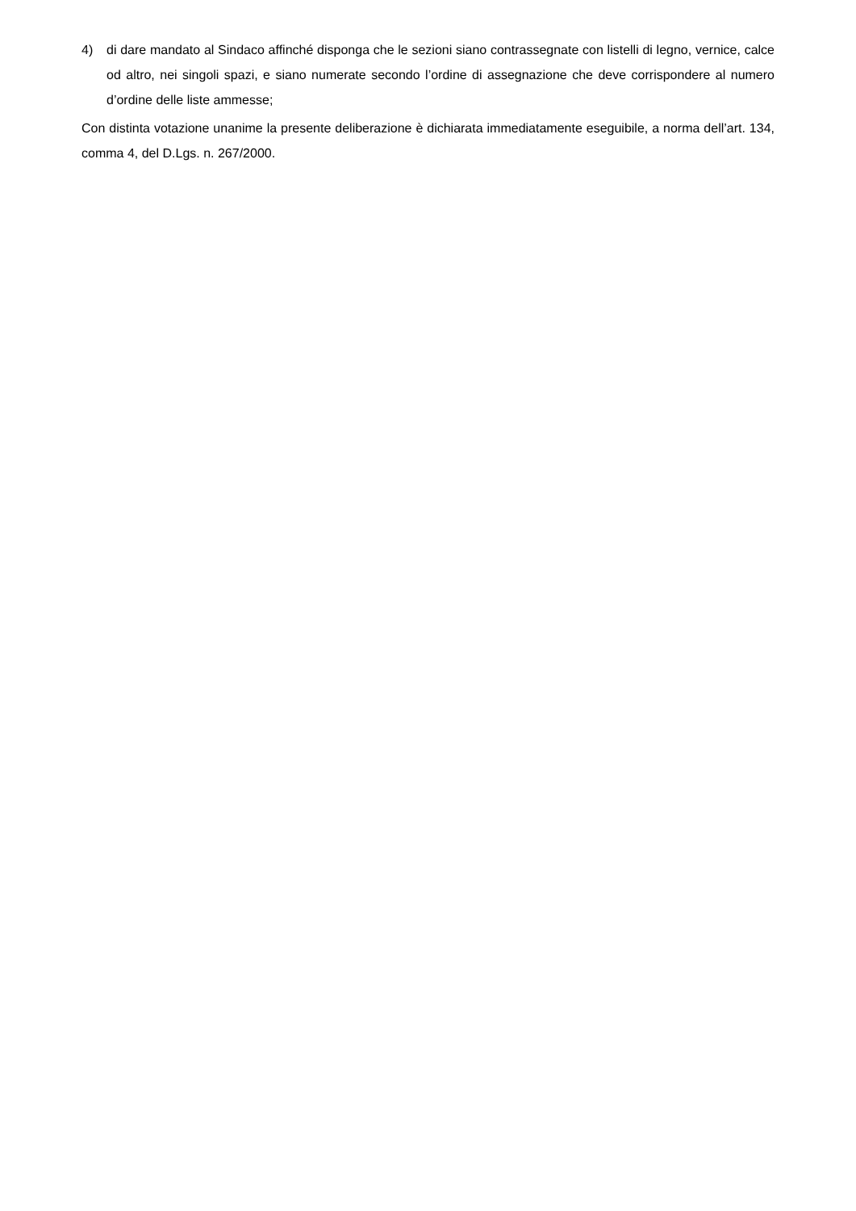4) di dare mandato al Sindaco affinché disponga che le sezioni siano contrassegnate con listelli di legno, vernice, calce od altro, nei singoli spazi, e siano numerate secondo l’ordine di assegnazione che deve corrispondere al numero d’ordine delle liste ammesse;
Con distinta votazione unanime la presente deliberazione è dichiarata immediatamente eseguibile, a norma dell’art. 134, comma 4, del D.Lgs. n. 267/2000.